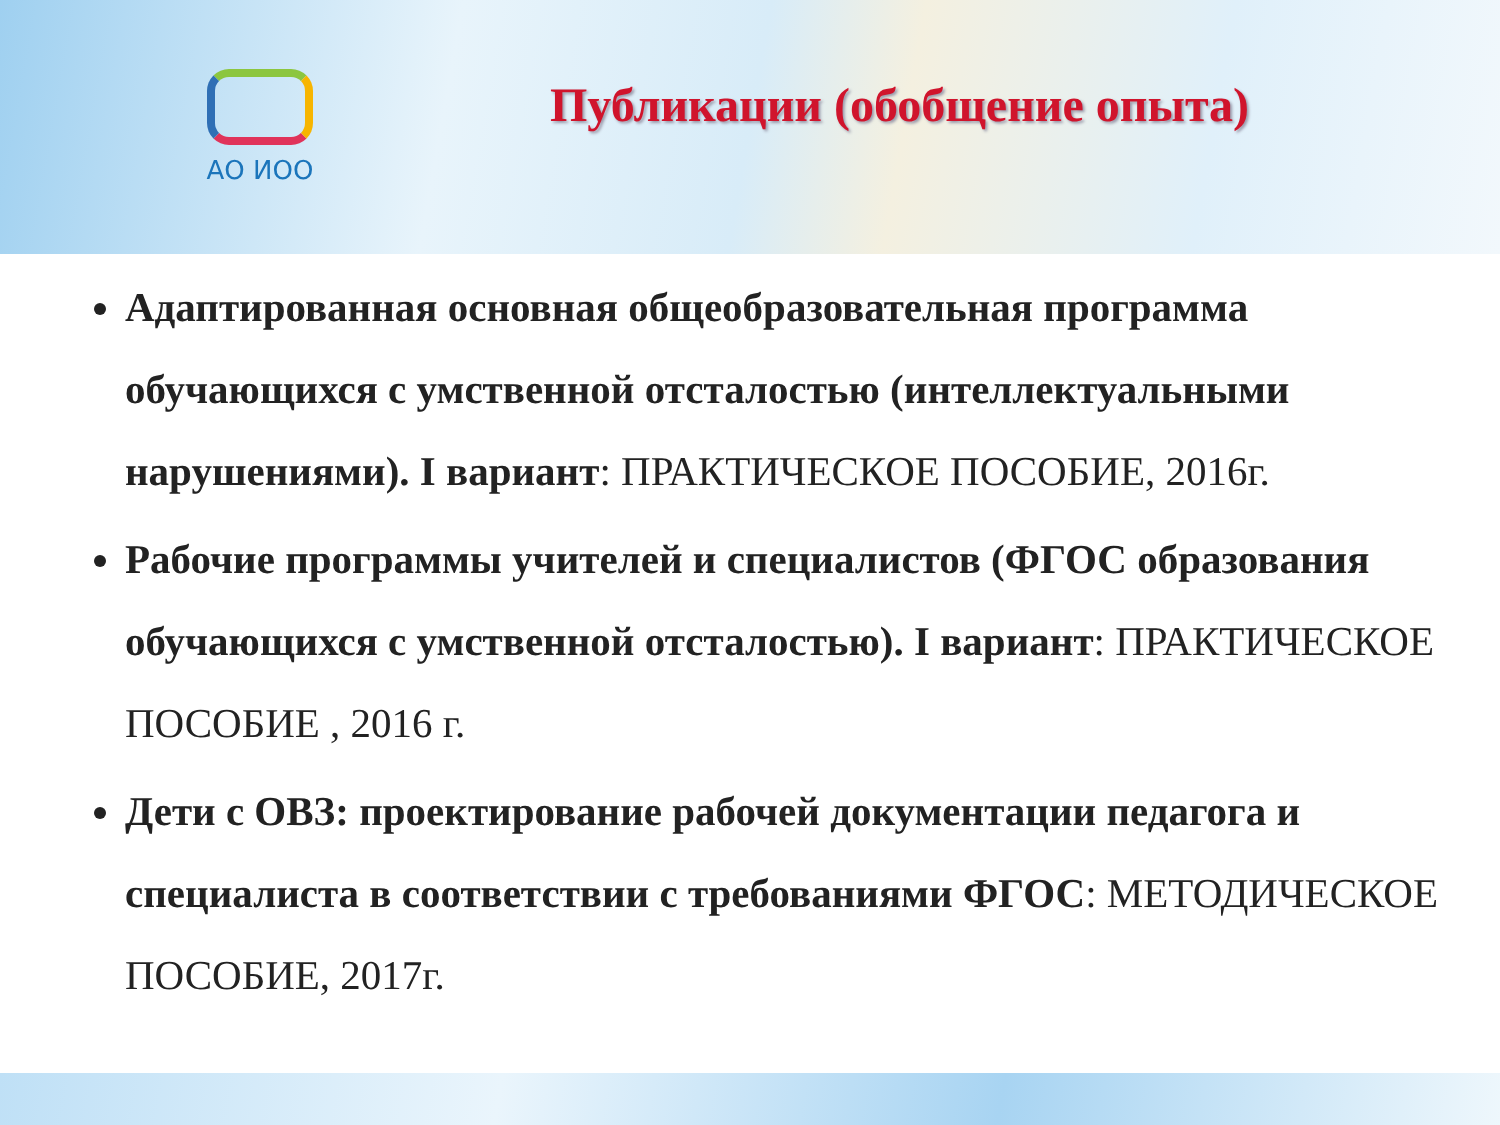АО ИОО
Публикации (обобщение опыта)
Адаптированная основная общеобразовательная программа обучающихся с умственной отсталостью (интеллектуальными нарушениями). I вариант: ПРАКТИЧЕСКОЕ ПОСОБИЕ, 2016г.
Рабочие программы учителей и специалистов (ФГОС образования обучающихся с умственной отсталостью). I вариант: ПРАКТИЧЕСКОЕ ПОСОБИЕ , 2016 г.
Дети с ОВЗ: проектирование рабочей документации педагога и специалиста в соответствии с требованиями ФГОС: МЕТОДИЧЕСКОЕ ПОСОБИЕ, 2017г.